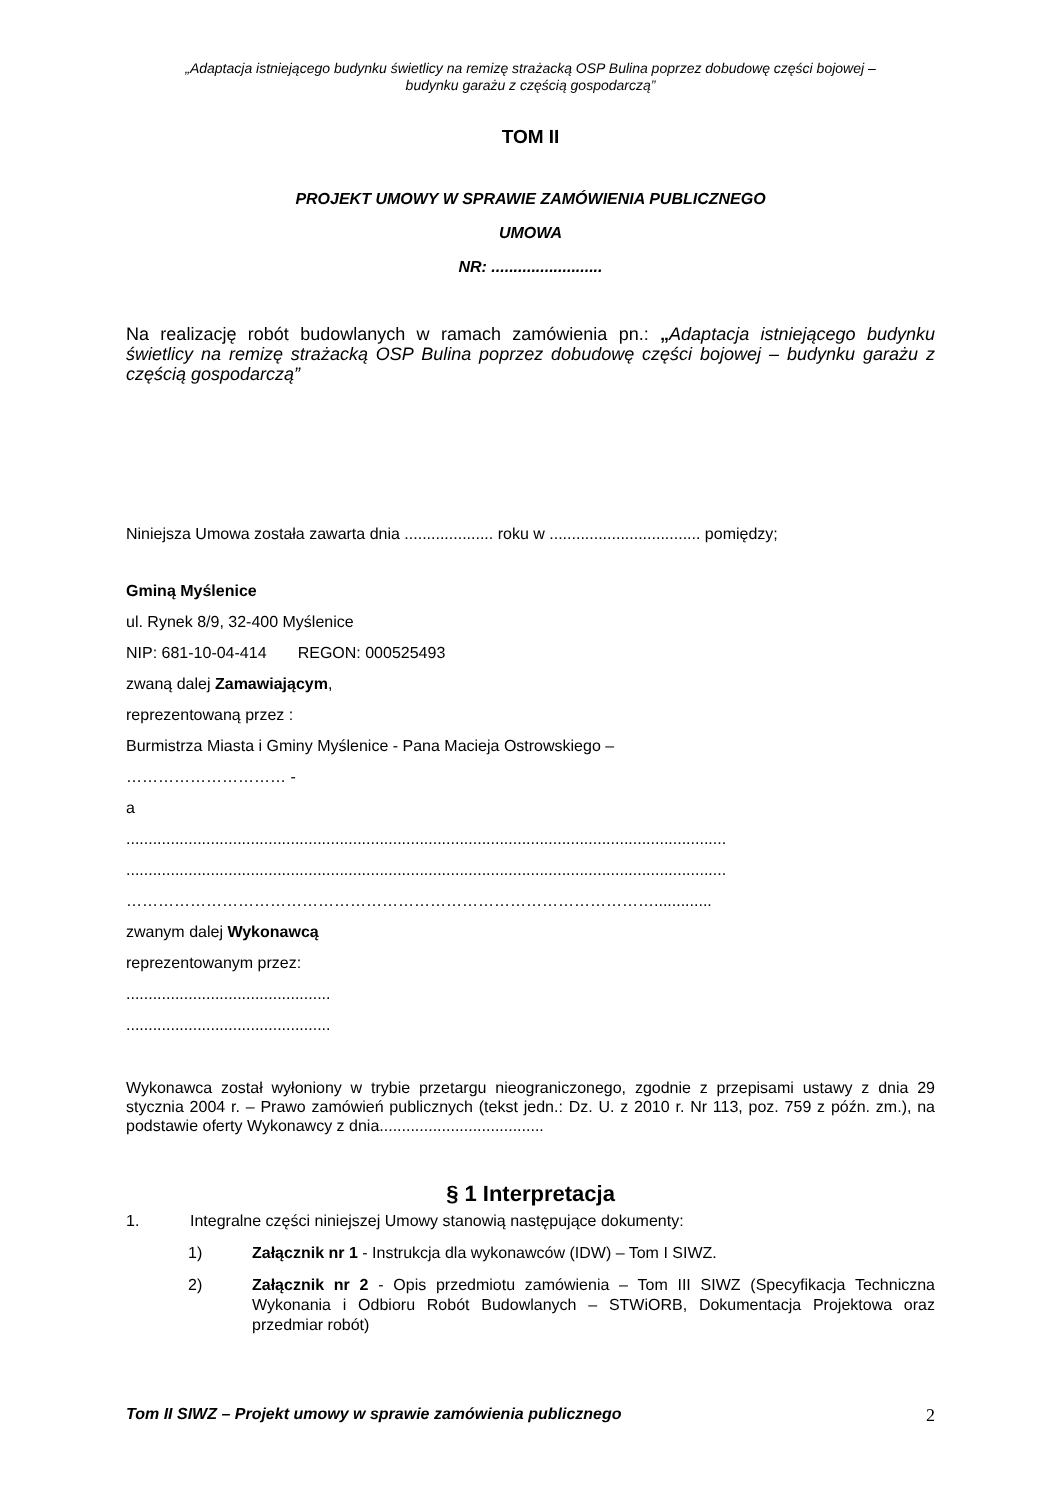„Adaptacja istniejącego budynku świetlicy na remizę strażacką OSP Bulina poprzez dobudowę części bojowej –
budynku garażu z częścią gospodarczą”
TOM II
PROJEKT UMOWY W SPRAWIE ZAMÓWIENIA PUBLICZNEGO
UMOWA
NR: .........................
Na realizację robót budowlanych w ramach zamówienia pn.: „Adaptacja istniejącego budynku świetlicy na remizę strażacką OSP Bulina poprzez dobudowę części bojowej – budynku garażu z częścią gospodarczą”
Niniejsza Umowa została zawarta dnia .................... roku w .................................. pomiędzy;
Gminą Myślenice
ul. Rynek 8/9, 32-400 Myślenice
NIP: 681-10-04-414 REGON: 000525493
zwaną dalej Zamawiającym,
reprezentowaną przez :
Burmistrza Miasta i Gminy Myślenice - Pana Macieja Ostrowskiego –
………………………… -
a
.......................................................................................................................................
.......................................................................................................................................
……………………………………………………………………………………….............
zwanym dalej Wykonawcą
reprezentowanym przez:
..............................................
..............................................
Wykonawca został wyłoniony w trybie przetargu nieograniczonego, zgodnie z przepisami ustawy z dnia 29 stycznia 2004 r. – Prawo zamówień publicznych (tekst jedn.: Dz. U. z 2010 r. Nr 113, poz. 759 z późn. zm.), na podstawie oferty Wykonawcy z dnia.....................................
§ 1 Interpretacja
1. Integralne części niniejszej Umowy stanowią następujące dokumenty:
1) Załącznik nr 1 - Instrukcja dla wykonawców (IDW) – Tom I SIWZ.
2) Załącznik nr 2 - Opis przedmiotu zamówienia – Tom III SIWZ (Specyfikacja Techniczna Wykonania i Odbioru Robót Budowlanych – STWiORB, Dokumentacja Projektowa oraz przedmiar robót)
Tom II SIWZ – Projekt umowy w sprawie zamówienia publicznego 2